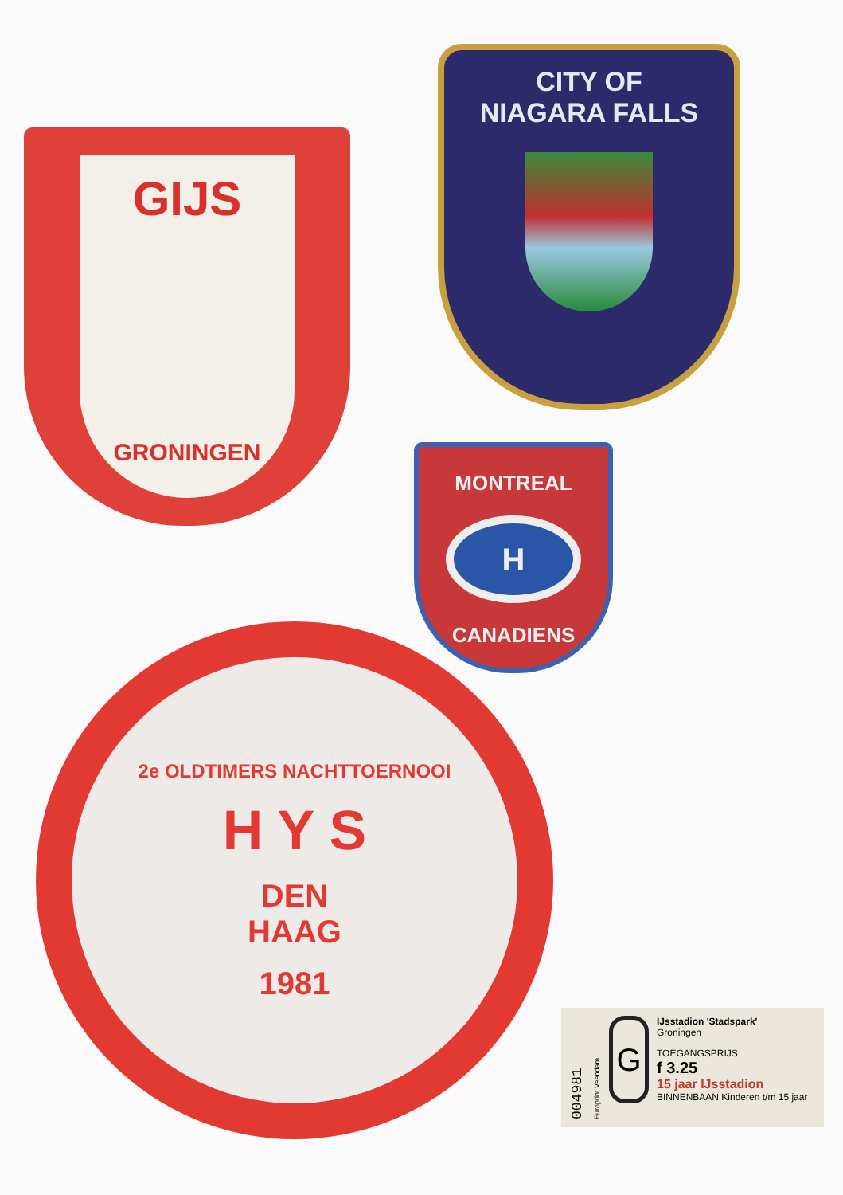GIJS
GRONINGEN
CITY OF
NIAGARA FALLS
MONTREAL
H
CANADIENS
2e OLDTIMERS NACHTTOERNOOI
H Y S
DEN
HAAG
1981
004981
Europrint Veendam
G
IJsstadion 'Stadspark'
Groningen
TOEGANGSPRIJS
f 3.25
15 jaar IJsstadion
BINNENBAAN Kinderen t/m 15 jaar